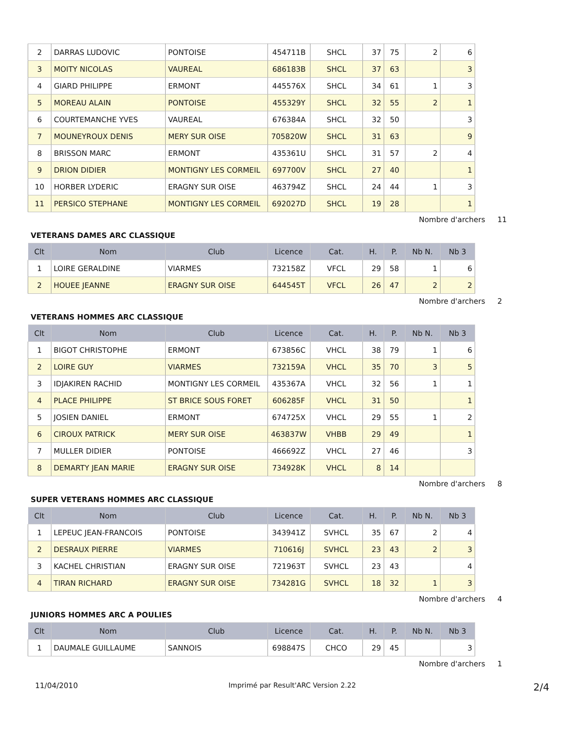| 2 | DARRAS LUDOVIC | PONTOISE | 454711B | SHCL | 37 | 75 | 2 | 6 |
| 3 | MOITY NICOLAS | VAUREAL | 686183B | SHCL | 37 | 63 | | 3 |
| 4 | GIARD PHILIPPE | ERMONT | 445576X | SHCL | 34 | 61 | 1 | 3 |
| 5 | MOREAU ALAIN | PONTOISE | 455329Y | SHCL | 32 | 55 | 2 | 1 |
| 6 | COURTEMANCHE YVES | VAUREAL | 676384A | SHCL | 32 | 50 | | 3 |
| 7 | MOUNEYROUX DENIS | MERY SUR OISE | 705820W | SHCL | 31 | 63 | | 9 |
| 8 | BRISSON MARC | ERMONT | 435361U | SHCL | 31 | 57 | 2 | 4 |
| 9 | DRION DIDIER | MONTIGNY LES CORMEIL | 697700V | SHCL | 27 | 40 | | 1 |
| 10 | HORBER LYDERIC | ERAGNY SUR OISE | 463794Z | SHCL | 24 | 44 | 1 | 3 |
| 11 | PERSICO STEPHANE | MONTIGNY LES CORMEIL | 692027D | SHCL | 19 | 28 | | 1 |
Nombre d'archers 11
VETERANS DAMES ARC CLASSIQUE
| Clt | Nom | Club | Licence | Cat. | H. | P. | Nb N. | Nb 3 |
| --- | --- | --- | --- | --- | --- | --- | --- | --- |
| 1 | LOIRE GERALDINE | VIARMES | 732158Z | VFCL | 29 | 58 | 1 | 6 |
| 2 | HOUEE JEANNE | ERAGNY SUR OISE | 644545T | VFCL | 26 | 47 | 2 | 2 |
Nombre d'archers 2
VETERANS HOMMES ARC CLASSIQUE
| Clt | Nom | Club | Licence | Cat. | H. | P. | Nb N. | Nb 3 |
| --- | --- | --- | --- | --- | --- | --- | --- | --- |
| 1 | BIGOT CHRISTOPHE | ERMONT | 673856C | VHCL | 38 | 79 | 1 | 6 |
| 2 | LOIRE GUY | VIARMES | 732159A | VHCL | 35 | 70 | 3 | 5 |
| 3 | IDJAKIREN RACHID | MONTIGNY LES CORMEIL | 435367A | VHCL | 32 | 56 | 1 | 1 |
| 4 | PLACE PHILIPPE | ST BRICE SOUS FORET | 606285F | VHCL | 31 | 50 | | 1 |
| 5 | JOSIEN DANIEL | ERMONT | 674725X | VHCL | 29 | 55 | 1 | 2 |
| 6 | CIROUX PATRICK | MERY SUR OISE | 463837W | VHBB | 29 | 49 | | 1 |
| 7 | MULLER DIDIER | PONTOISE | 466692Z | VHCL | 27 | 46 | | 3 |
| 8 | DEMARTY JEAN MARIE | ERAGNY SUR OISE | 734928K | VHCL | 8 | 14 | | |
Nombre d'archers 8
SUPER VETERANS HOMMES ARC CLASSIQUE
| Clt | Nom | Club | Licence | Cat. | H. | P. | Nb N. | Nb 3 |
| --- | --- | --- | --- | --- | --- | --- | --- | --- |
| 1 | LEPEUC JEAN-FRANCOIS | PONTOISE | 343941Z | SVHCL | 35 | 67 | 2 | 4 |
| 2 | DESRAUX PIERRE | VIARMES | 710616J | SVHCL | 23 | 43 | 2 | 3 |
| 3 | KACHEL CHRISTIAN | ERAGNY SUR OISE | 721963T | SVHCL | 23 | 43 | | 4 |
| 4 | TIRAN RICHARD | ERAGNY SUR OISE | 734281G | SVHCL | 18 | 32 | 1 | 3 |
Nombre d'archers 4
JUNIORS HOMMES ARC A POULIES
| Clt | Nom | Club | Licence | Cat. | H. | P. | Nb N. | Nb 3 |
| --- | --- | --- | --- | --- | --- | --- | --- | --- |
| 1 | DAUMALE GUILLAUME | SANNOIS | 698847S | CHCO | 29 | 45 | | 3 |
Nombre d'archers 1
11/04/2010 Imprimé par Result'ARC Version 2.22
2/4